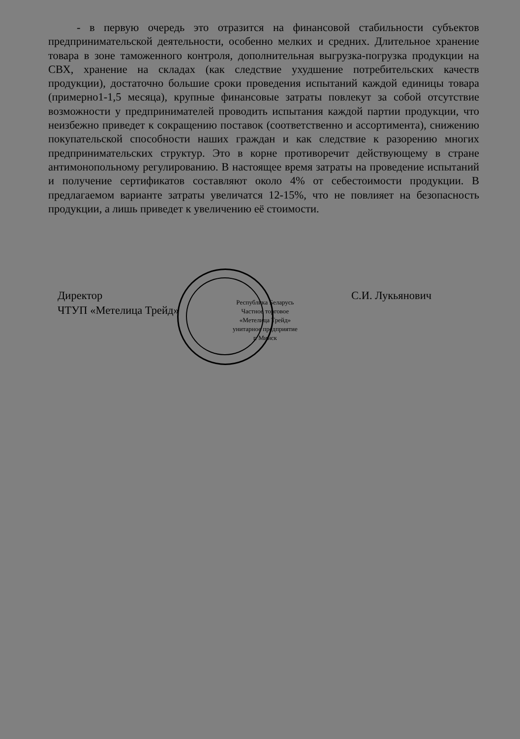- в первую очередь это отразится на финансовой стабильности субъектов предпринимательской деятельности, особенно мелких и средних. Длительное хранение товара в зоне таможенного контроля, дополнительная выгрузка-погрузка продукции на СВХ, хранение на складах (как следствие ухудшение потребительских качеств продукции), достаточно большие сроки проведения испытаний каждой единицы товара (примерно1-1,5 месяца), крупные финансовые затраты повлекут за собой отсутствие возможности у предпринимателей проводить испытания каждой партии продукции, что неизбежно приведет к сокращению поставок (соответственно и ассортимента), снижению покупательской способности наших граждан и как следствие к разорению многих предпринимательских структур. Это в корне противоречит действующему в стране антимонопольному регулированию. В настоящее время затраты на проведение испытаний и получение сертификатов составляют около 4% от себестоимости продукции. В предлагаемом варианте затраты увеличатся 12-15%, что не повлияет на безопасность продукции, а лишь приведет к увеличению её стоимости.
Директор
ЧТУП «Метелица Трейд»
Республика Беларусь
Частное торговое
«Метелица Трейд»
унитарное предприятие
г. Минск
С.И. Лукьянович